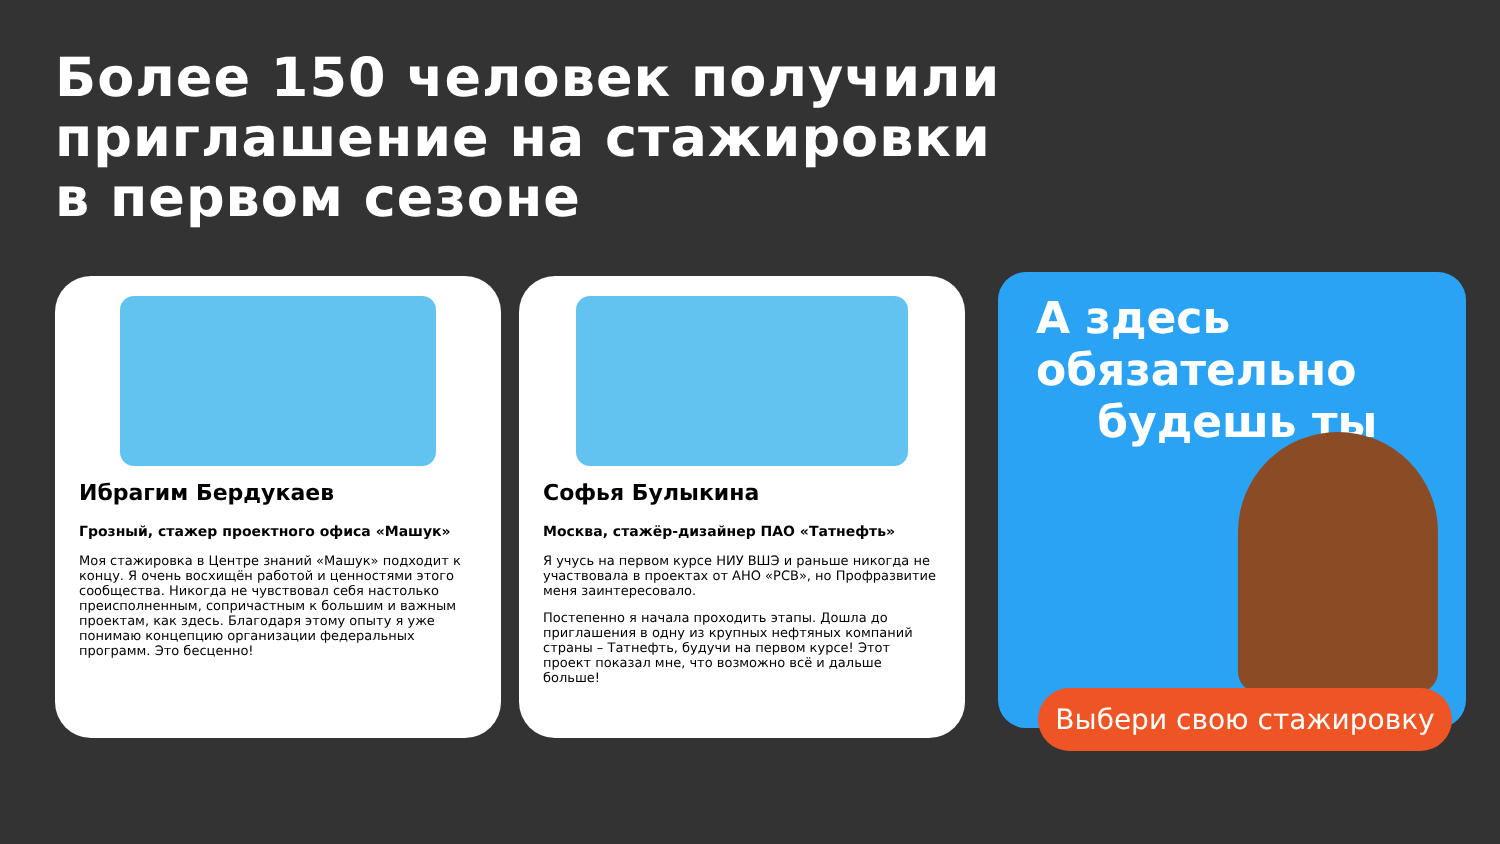Более 150 человек получили
приглашение на стажировки
в первом сезоне
Ибрагим Бердукаев
Грозный, стажер проектного офиса «Машук»
Моя стажировка в Центре знаний «Машук» подходит к концу. Я очень восхищён работой и ценностями этого сообщества. Никогда не чувствовал себя настолько преисполненным, сопричастным к большим и важным проектам, как здесь. Благодаря этому опыту я уже понимаю концепцию организации федеральных программ. Это бесценно!
Софья Булыкина
Москва, стажёр-дизайнер ПАО «Татнефть»
Я учусь на первом курсе НИУ ВШЭ и раньше никогда не участвовала в проектах от АНО «РСВ», но Профразвитие меня заинтересовало.
Постепенно я начала проходить этапы. Дошла до приглашения в одну из крупных нефтяных компаний страны – Татнефть, будучи на первом курсе! Этот проект показал мне, что возможно всё и дальше больше!
А здесь
обязательно
будешь ты
Выбери свою стажировку